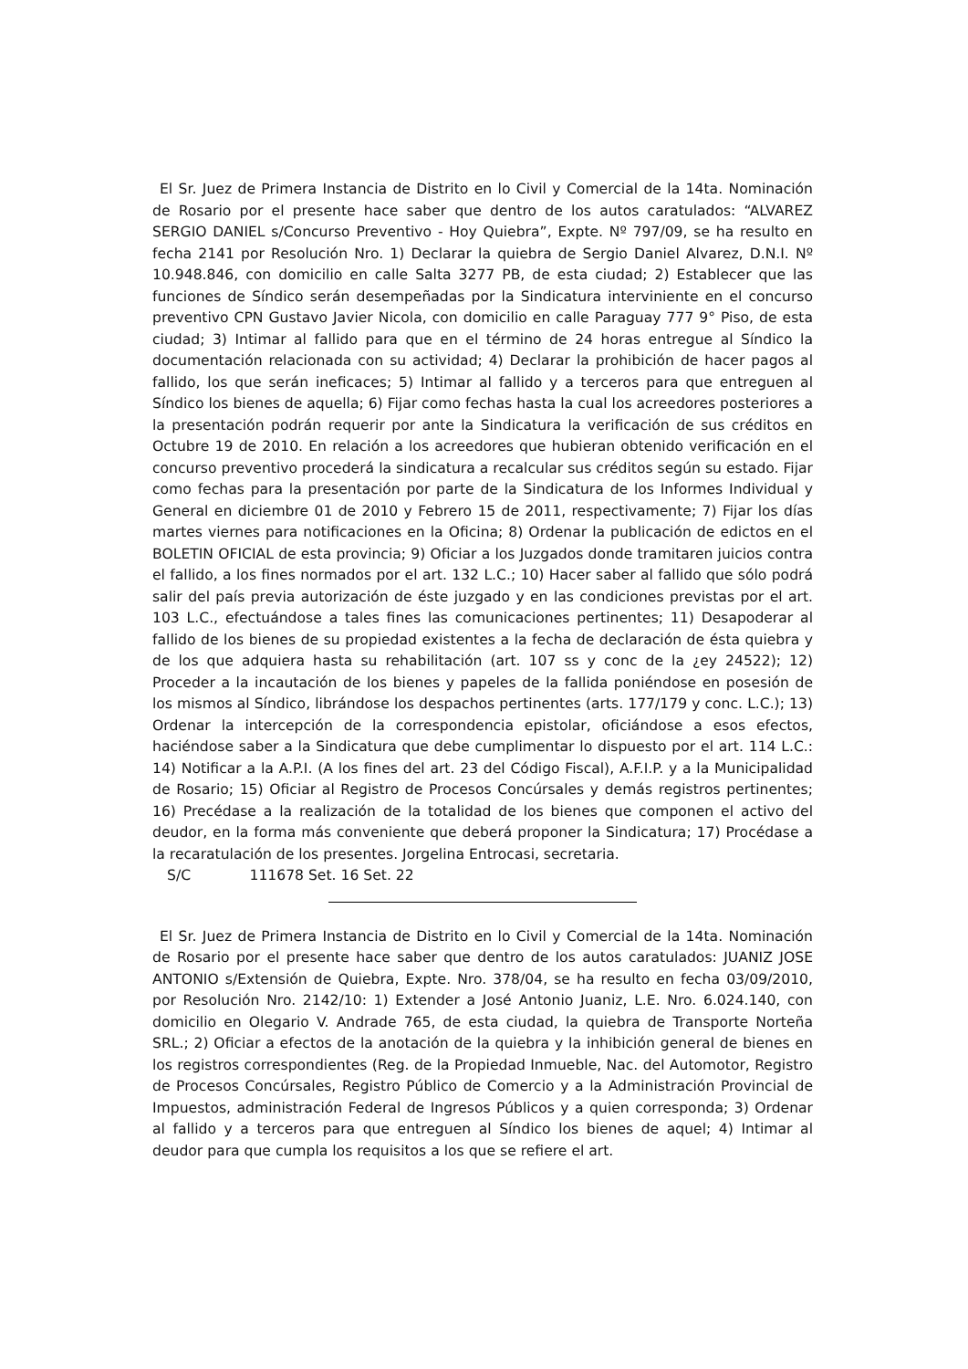El Sr. Juez de Primera Instancia de Distrito en lo Civil y Comercial de la 14ta. Nominación de Rosario por el presente hace saber que dentro de los autos caratulados: “ALVAREZ SERGIO DANIEL s/Concurso Preventivo - Hoy Quiebra”, Expte. Nº 797/09, se ha resulto en fecha 2141 por Resolución Nro. 1) Declarar la quiebra de Sergio Daniel Alvarez, D.N.I. Nº 10.948.846, con domicilio en calle Salta 3277 PB, de esta ciudad; 2) Establecer que las funciones de Síndico serán desempeñadas por la Sindicatura interviniente en el concurso preventivo CPN Gustavo Javier Nicola, con domicilio en calle Paraguay 777 9° Piso, de esta ciudad; 3) Intimar al fallido para que en el término de 24 horas entregue al Síndico la documentación relacionada con su actividad; 4) Declarar la prohibición de hacer pagos al fallido, los que serán ineficaces; 5) Intimar al fallido y a terceros para que entreguen al Síndico los bienes de aquella; 6) Fijar como fechas hasta la cual los acreedores posteriores a la presentación podrán requerir por ante la Sindicatura la verificación de sus créditos en Octubre 19 de 2010. En relación a los acreedores que hubieran obtenido verificación en el concurso preventivo procederá la sindicatura a recalcular sus créditos según su estado. Fijar como fechas para la presentación por parte de la Sindicatura de los Informes Individual y General en diciembre 01 de 2010 y Febrero 15 de 2011, respectivamente; 7) Fijar los días martes viernes para notificaciones en la Oficina; 8) Ordenar la publicación de edictos en el BOLETIN OFICIAL de esta provincia; 9) Oficiar a los Juzgados donde tramitaren juicios contra el fallido, a los fines normados por el art. 132 L.C.; 10) Hacer saber al fallido que sólo podrá salir del país previa autorización de éste juzgado y en las condiciones previstas por el art. 103 L.C., efectuándose a tales fines las comunicaciones pertinentes; 11) Desapoderar al fallido de los bienes de su propiedad existentes a la fecha de declaración de ésta quiebra y de los que adquiera hasta su rehabilitación (art. 107 ss y conc de la ¿ey 24522); 12) Proceder a la incautación de los bienes y papeles de la fallida poniéndose en posesión de los mismos al Síndico, librándose los despachos pertinentes (arts. 177/179 y conc. L.C.); 13) Ordenar la intercepción de la correspondencia epistolar, oficiándose a esos efectos, haciéndose saber a la Sindicatura que debe cumplimentar lo dispuesto por el art. 114 L.C.: 14) Notificar a la A.P.I. (A los fines del art. 23 del Código Fiscal), A.F.I.P. y a la Municipalidad de Rosario; 15) Oficiar al Registro de Procesos Concúrsales y demás registros pertinentes; 16) Precédase a la realización de la totalidad de los bienes que componen el activo del deudor, en la forma más conveniente que deberá proponer la Sindicatura; 17) Procédase a la recaratulación de los presentes. Jorgelina Entrocasi, secretaria.
S/C 111678 Set. 16 Set. 22
El Sr. Juez de Primera Instancia de Distrito en lo Civil y Comercial de la 14ta. Nominación de Rosario por el presente hace saber que dentro de los autos caratulados: JUANIZ JOSE ANTONIO s/Extensión de Quiebra, Expte. Nro. 378/04, se ha resulto en fecha 03/09/2010, por Resolución Nro. 2142/10: 1) Extender a José Antonio Juaniz, L.E. Nro. 6.024.140, con domicilio en Olegario V. Andrade 765, de esta ciudad, la quiebra de Transporte Norteña SRL.; 2) Oficiar a efectos de la anotación de la quiebra y la inhibición general de bienes en los registros correspondientes (Reg. de la Propiedad Inmueble, Nac. del Automotor, Registro de Procesos Concúrsales, Registro Público de Comercio y a la Administración Provincial de Impuestos, administración Federal de Ingresos Públicos y a quien corresponda; 3) Ordenar al fallido y a terceros para que entreguen al Síndico los bienes de aquel; 4) Intimar al deudor para que cumpla los requisitos a los que se refiere el art.